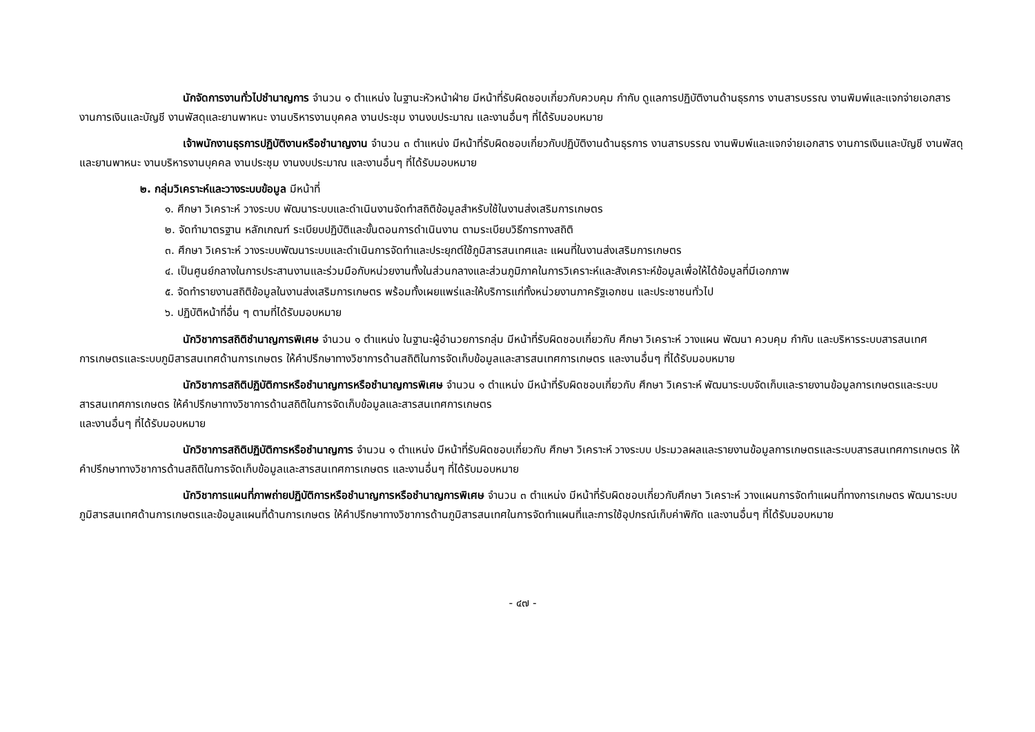นักจัดการงานทั่วไปชำนาญการ จำนวน ๑ ตำแหน่ง ในฐานะหัวหน้าฝ่าย มีหน้าที่รับผิดชอบเกี่ยวกับควบคุม กำกับ ดูแลการปฏิบัติงานด้านธุรการ งานสารบรรณ งานพิมพ์และแจกจ่ายเอกสาร งานการเงินและบัญชี งานพัสดุและยานพาหนะ งานบริหารงานบุคคล งานประชุม งานงบประมาณ และงานอื่นๆ ที่ได้รับมอบหมาย
เจ้าพนักงานธุรการปฏิบัติงานหรือชำนาญงาน จำนวน ๓ ตำแหน่ง มีหน้าที่รับผิดชอบเกี่ยวกับปฏิบัติงานด้านธุรการ งานสารบรรณ งานพิมพ์และแจกจ่ายเอกสาร งานการเงินและบัญชี งานพัสดุและยานพาหนะ งานบริหารงานบุคคล งานประชุม งานงบประมาณ และงานอื่นๆ ที่ได้รับมอบหมาย
๒. กลุ่มวิเคราะห์และวางระบบข้อมูล มีหน้าที่
๑. ศึกษา วิเคราะห์ วางระบบ พัฒนาระบบและดำเนินงานจัดทำสถิติข้อมูลสำหรับใช้ในงานส่งเสริมการเกษตร
๒. จัดทำมาตรฐาน หลักเกณฑ์ ระเบียบปฏิบัติและขั้นตอนการดำเนินงาน ตามระเบียบวิธีการทางสถิติ
๓. ศึกษา วิเคราะห์ วางระบบพัฒนาระบบและดำเนินการจัดทำและประยุกต์ใช้ภูมิสารสนเทศและ แผนที่ในงานส่งเสริมการเกษตร
๔. เป็นศูนย์กลางในการประสานงานและร่วมมือกับหน่วยงานทั้งในส่วนกลางและส่วนภูมิภาคในการวิเคราะห์และสังเคราะห์ข้อมูลเพื่อให้ได้ข้อมูลที่มีเอกภาพ
๕. จัดทำรายงานสถิติข้อมูลในงานส่งเสริมการเกษตร พร้อมทั้งเผยแพร่และให้บริการแก่ทั้งหน่วยงานภาครัฐเอกชน และประชาชนทั่วไป
๖. ปฏิบัติหน้าที่อื่น ๆ ตามที่ได้รับมอบหมาย
นักวิชาการสถิติชำนาญการพิเศษ จำนวน ๑ ตำแหน่ง ในฐานะผู้อำนวยการกลุ่ม มีหน้าที่รับผิดชอบเกี่ยวกับ ศึกษา วิเคราะห์ วางแผน พัฒนา ควบคุม กำกับ และบริหารระบบสารสนเทศการเกษตรและระบบภูมิสารสนเทศด้านการเกษตร ให้คำปรึกษาทางวิชาการด้านสถิติในการจัดเก็บข้อมูลและสารสนเทศการเกษตร และงานอื่นๆ ที่ได้รับมอบหมาย
นักวิชาการสถิติปฏิบัติการหรือชำนาญการหรือชำนาญการพิเศษ จำนวน ๑ ตำแหน่ง มีหน้าที่รับผิดชอบเกี่ยวกับ ศึกษา วิเคราะห์ พัฒนาระบบจัดเก็บและรายงานข้อมูลการเกษตรและระบบสารสนเทศการเกษตร ให้คำปรึกษาทางวิชาการด้านสถิติในการจัดเก็บข้อมูลและสารสนเทศการเกษตร
และงานอื่นๆ ที่ได้รับมอบหมาย
นักวิชาการสถิติปฏิบัติการหรือชำนาญการ จำนวน ๑ ตำแหน่ง มีหน้าที่รับผิดชอบเกี่ยวกับ ศึกษา วิเคราะห์ วางระบบ ประมวลผลและรายงานข้อมูลการเกษตรและระบบสารสนเทศการเกษตร ให้คำปรึกษาทางวิชาการด้านสถิติในการจัดเก็บข้อมูลและสารสนเทศการเกษตร และงานอื่นๆ ที่ได้รับมอบหมาย
นักวิชาการแผนที่ภาพถ่ายปฏิบัติการหรือชำนาญการหรือชำนาญการพิเศษ จำนวน ๓ ตำแหน่ง มีหน้าที่รับผิดชอบเกี่ยวกับศึกษา วิเคราะห์ วางแผนการจัดทำแผนที่ทางการเกษตร พัฒนาระบบภูมิสารสนเทศด้านการเกษตรและข้อมูลแผนที่ด้านการเกษตร ให้คำปรึกษาทางวิชาการด้านภูมิสารสนเทศในการจัดทำแผนที่และการใช้อุปกรณ์เก็บค่าพิกัด และงานอื่นๆ ที่ได้รับมอบหมาย
- ๔๗ -